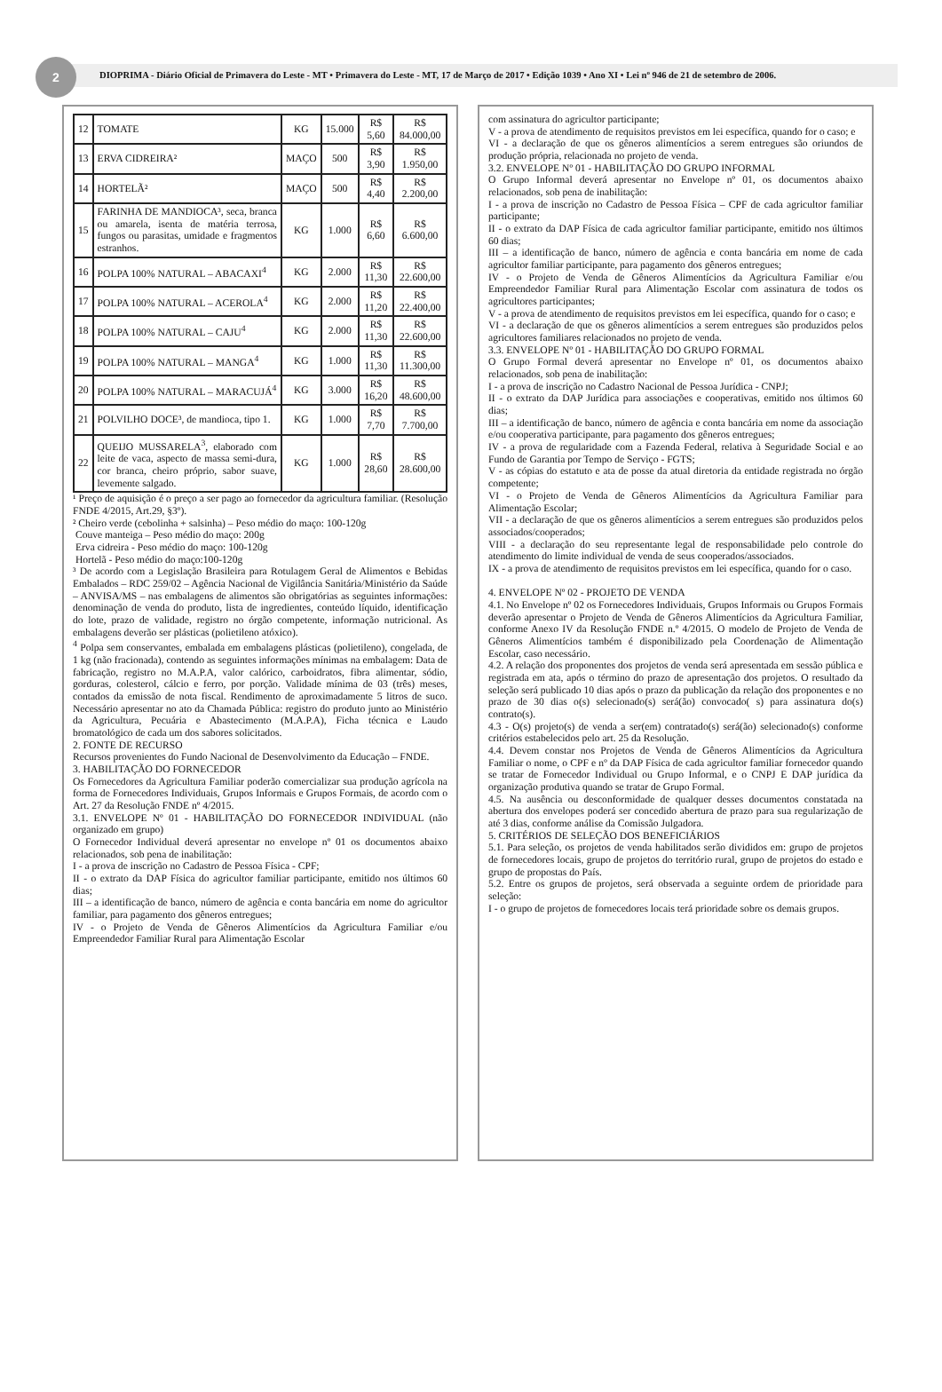2
DIOPRIMA - Diário Oficial de Primavera do Leste - MT • Primavera do Leste - MT, 17 de Março de 2017 • Edição 1039 • Ano XI • Lei nº 946 de 21 de setembro de 2006.
| 12 | TOMATE | KG | 15.000 | R$ 5,60 | R$ 84.000,00 |
| 13 | ERVA CIDREIRA² | MAÇO | 500 | R$ 3,90 | R$ 1.950,00 |
| 14 | HORTELÃ² | MAÇO | 500 | R$ 4,40 | R$ 2.200,00 |
| 15 | FARINHA DE MANDIOCA³, seca, branca ou amarela, isenta de matéria terrosa, fungos ou parasitas, umidade e fragmentos estranhos. | KG | 1.000 | R$ 6,60 | R$ 6.600,00 |
| 16 | POLPA 100% NATURAL – ABACAXI<sup>4</sup> | KG | 2.000 | R$ 11,30 | R$ 22.600,00 |
| 17 | POLPA 100% NATURAL – ACEROLA<sup>4</sup> | KG | 2.000 | R$ 11,20 | R$ 22.400,00 |
| 18 | POLPA 100% NATURAL – CAJU<sup>4</sup> | KG | 2.000 | R$ 11,30 | R$ 22.600,00 |
| 19 | POLPA 100% NATURAL – MANGA<sup>4</sup> | KG | 1.000 | R$ 11,30 | R$ 11.300,00 |
| 20 | POLPA 100% NATURAL – MARACUJÁ<sup>4</sup> | KG | 3.000 | R$ 16,20 | R$ 48.600,00 |
| 21 | POLVILHO DOCE³, de mandioca, tipo 1. | KG | 1.000 | R$ 7,70 | R$ 7.700,00 |
| 22 | QUEIJO MUSSARELA<sup>3</sup>, elaborado com leite de vaca, aspecto de massa semi-dura, cor branca, cheiro próprio, sabor suave, levemente salgado. | KG | 1.000 | R$ 28,60 | R$ 28.600,00 |
¹ Preço de aquisição é o preço a ser pago ao fornecedor da agricultura familiar. (Resolução FNDE 4/2015, Art.29, §3º).
² Cheiro verde (cebolinha + salsinha) – Peso médio do maço: 100-120g
Couve manteiga – Peso médio do maço: 200g
Erva cidreira - Peso médio do maço: 100-120g
Hortelã - Peso médio do maço:100-120g
³ De acordo com a Legislação Brasileira para Rotulagem Geral de Alimentos e Bebidas Embalados – RDC 259/02 – Agência Nacional de Vigilância Sanitária/Ministério da Saúde – ANVISA/MS – nas embalagens de alimentos são obrigatórias as seguintes informações: denominação de venda do produto, lista de ingredientes, conteúdo líquido, identificação do lote, prazo de validade, registro no órgão competente, informação nutricional. As embalagens deverão ser plásticas (polietileno atóxico).
<sup>4</sup> Polpa sem conservantes, embalada em embalagens plásticas (polietileno), congelada, de 1 kg (não fracionada), contendo as seguintes informações mínimas na embalagem: Data de fabricação, registro no M.A.P.A, valor calórico, carboidratos, fibra alimentar, sódio, gorduras, colesterol, cálcio e ferro, por porção. Validade mínima de 03 (três) meses, contados da emissão de nota fiscal. Rendimento de aproximadamente 5 litros de suco. Necessário apresentar no ato da Chamada Pública: registro do produto junto ao Ministério da Agricultura, Pecuária e Abastecimento (M.A.P.A), Ficha técnica e Laudo bromatológico de cada um dos sabores solicitados.
2. FONTE DE RECURSO
Recursos provenientes do Fundo Nacional de Desenvolvimento da Educação – FNDE.
3. HABILITAÇÃO DO FORNECEDOR
Os Fornecedores da Agricultura Familiar poderão comercializar sua produção agrícola na forma de Fornecedores Individuais, Grupos Informais e Grupos Formais, de acordo com o Art. 27 da Resolução FNDE nº 4/2015.
3.1. ENVELOPE Nº 01 - HABILITAÇÃO DO FORNECEDOR INDIVIDUAL (não organizado em grupo)
O Fornecedor Individual deverá apresentar no envelope nº 01 os documentos abaixo relacionados, sob pena de inabilitação:
I - a prova de inscrição no Cadastro de Pessoa Física - CPF;
II - o extrato da DAP Física do agricultor familiar participante, emitido nos últimos 60 dias;
III – a identificação de banco, número de agência e conta bancária em nome do agricultor familiar, para pagamento dos gêneros entregues;
IV - o Projeto de Venda de Gêneros Alimentícios da Agricultura Familiar e/ou Empreendedor Familiar Rural para Alimentação Escolar
com assinatura do agricultor participante;
V - a prova de atendimento de requisitos previstos em lei específica, quando for o caso; e
VI - a declaração de que os gêneros alimentícios a serem entregues são oriundos de produção própria, relacionada no projeto de venda.
3.2. ENVELOPE Nº 01 - HABILITAÇÃO DO GRUPO INFORMAL
O Grupo Informal deverá apresentar no Envelope nº 01, os documentos abaixo relacionados, sob pena de inabilitação:
I - a prova de inscrição no Cadastro de Pessoa Física – CPF de cada agricultor familiar participante;
II - o extrato da DAP Física de cada agricultor familiar participante, emitido nos últimos 60 dias;
III – a identificação de banco, número de agência e conta bancária em nome de cada agricultor familiar participante, para pagamento dos gêneros entregues;
IV - o Projeto de Venda de Gêneros Alimentícios da Agricultura Familiar e/ou Empreendedor Familiar Rural para Alimentação Escolar com assinatura de todos os agricultores participantes;
V - a prova de atendimento de requisitos previstos em lei específica, quando for o caso; e
VI - a declaração de que os gêneros alimentícios a serem entregues são produzidos pelos agricultores familiares relacionados no projeto de venda.
3.3. ENVELOPE Nº 01 - HABILITAÇÃO DO GRUPO FORMAL
O Grupo Formal deverá apresentar no Envelope nº 01, os documentos abaixo relacionados, sob pena de inabilitação:
I - a prova de inscrição no Cadastro Nacional de Pessoa Jurídica - CNPJ;
II - o extrato da DAP Jurídica para associações e cooperativas, emitido nos últimos 60 dias;
III – a identificação de banco, número de agência e conta bancária em nome da associação e/ou cooperativa participante, para pagamento dos gêneros entregues;
IV - a prova de regularidade com a Fazenda Federal, relativa à Seguridade Social e ao Fundo de Garantia por Tempo de Serviço - FGTS;
V - as cópias do estatuto e ata de posse da atual diretoria da entidade registrada no órgão competente;
VI - o Projeto de Venda de Gêneros Alimentícios da Agricultura Familiar para Alimentação Escolar;
VII - a declaração de que os gêneros alimentícios a serem entregues são produzidos pelos associados/cooperados;
VIII - a declaração do seu representante legal de responsabilidade pelo controle do atendimento do limite individual de venda de seus cooperados/associados.
IX - a prova de atendimento de requisitos previstos em lei específica, quando for o caso.
4. ENVELOPE Nº 02 - PROJETO DE VENDA
4.1. No Envelope nº 02 os Fornecedores Individuais, Grupos Informais ou Grupos Formais deverão apresentar o Projeto de Venda de Gêneros Alimentícios da Agricultura Familiar, conforme Anexo IV da Resolução FNDE n.º 4/2015. O modelo de Projeto de Venda de Gêneros Alimentícios também é disponibilizado pela Coordenação de Alimentação Escolar, caso necessário.
4.2. A relação dos proponentes dos projetos de venda será apresentada em sessão pública e registrada em ata, após o término do prazo de apresentação dos projetos. O resultado da seleção será publicado 10 dias após o prazo da publicação da relação dos proponentes e no prazo de 30 dias o(s) selecionado(s) será(ão) convocado( s) para assinatura do(s) contrato(s).
4.3 - O(s) projeto(s) de venda a ser(em) contratado(s) será(ão) selecionado(s) conforme critérios estabelecidos pelo art. 25 da Resolução.
4.4. Devem constar nos Projetos de Venda de Gêneros Alimentícios da Agricultura Familiar o nome, o CPF e nº da DAP Física de cada agricultor familiar fornecedor quando se tratar de Fornecedor Individual ou Grupo Informal, e o CNPJ E DAP jurídica da organização produtiva quando se tratar de Grupo Formal.
4.5. Na ausência ou desconformidade de qualquer desses documentos constatada na abertura dos envelopes poderá ser concedido abertura de prazo para sua regularização de até 3 dias, conforme análise da Comissão Julgadora.
5. CRITÉRIOS DE SELEÇÃO DOS BENEFICIÁRIOS
5.1. Para seleção, os projetos de venda habilitados serão divididos em: grupo de projetos de fornecedores locais, grupo de projetos do território rural, grupo de projetos do estado e grupo de propostas do País.
5.2. Entre os grupos de projetos, será observada a seguinte ordem de prioridade para seleção:
I - o grupo de projetos de fornecedores locais terá prioridade sobre os demais grupos.